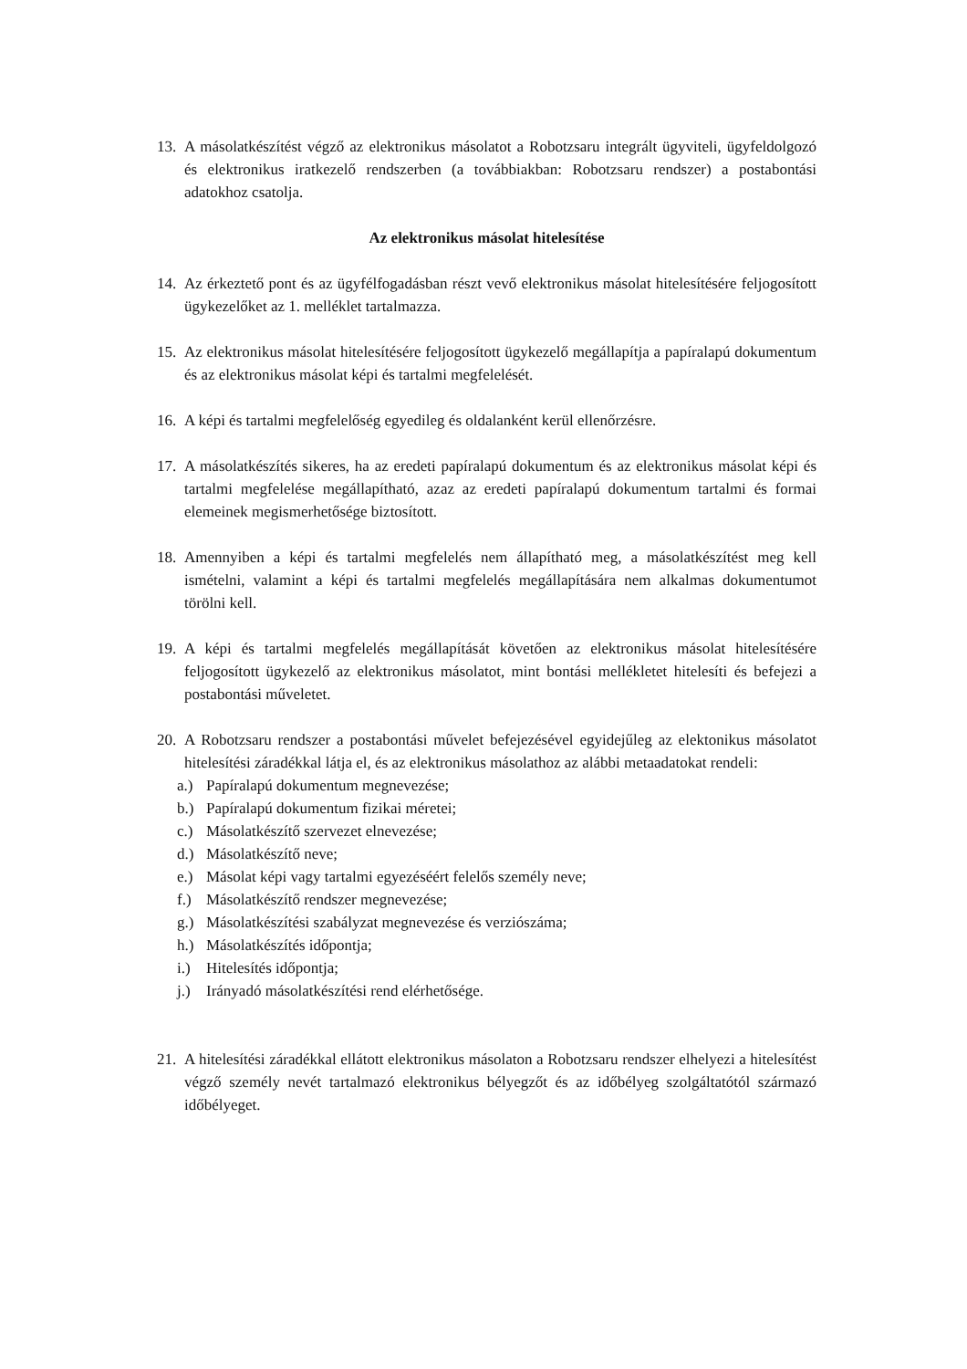13.
A másolatkészítést végző az elektronikus másolatot a Robotzsaru integrált ügyviteli, ügyfeldolgozó és elektronikus iratkezelő rendszerben (a továbbiakban: Robotzsaru rendszer) a postabontási adatokhoz csatolja.
Az elektronikus másolat hitelesítése
14.
Az érkeztető pont és az ügyfélfogadásban részt vevő elektronikus másolat hitelesítésére feljogosított ügykezelőket az 1. melléklet tartalmazza.
15.
Az elektronikus másolat hitelesítésére feljogosított ügykezelő megállapítja a papíralapú dokumentum és az elektronikus másolat képi és tartalmi megfelelését.
16.
A képi és tartalmi megfelelőség egyedileg és oldalanként kerül ellenőrzésre.
17.
A másolatkészítés sikeres, ha az eredeti papíralapú dokumentum és az elektronikus másolat képi és tartalmi megfelelése megállapítható, azaz az eredeti papíralapú dokumentum tartalmi és formai elemeinek megismerhetősége biztosított.
18.
Amennyiben a képi és tartalmi megfelelés nem állapítható meg, a másolatkészítést meg kell ismételni, valamint a képi és tartalmi megfelelés megállapítására nem alkalmas dokumentumot törölni kell.
19.
A képi és tartalmi megfelelés megállapítását követően az elektronikus másolat hitelesítésére feljogosított ügykezelő az elektronikus másolatot, mint bontási mellékletet hitelesíti és befejezi a postabontási műveletet.
20.
A Robotzsaru rendszer a postabontási művelet befejezésével egyidejűleg az elektonikus másolatot hitelesítési záradékkal látja el, és az elektronikus másolathoz az alábbi metaadatokat rendeli:
a.) Papíralapú dokumentum megnevezése;
b.) Papíralapú dokumentum fizikai méretei;
c.) Másolatkészítő szervezet elnevezése;
d.) Másolatkészítő neve;
e.) Másolat képi vagy tartalmi egyezéséért felelős személy neve;
f.) Másolatkészítő rendszer megnevezése;
g.) Másolatkészítési szabályzat megnevezése és verziószáma;
h.) Másolatkészítés időpontja;
i.) Hitelesítés időpontja;
j.) Irányadó másolatkészítési rend elérhetősége.
21.
A hitelesítési záradékkal ellátott elektronikus másolaton a Robotzsaru rendszer elhelyezi a hitelesítést végző személy nevét tartalmazó elektronikus bélyegzőt és az időbélyeg szolgáltatótól származó időbélyeget.